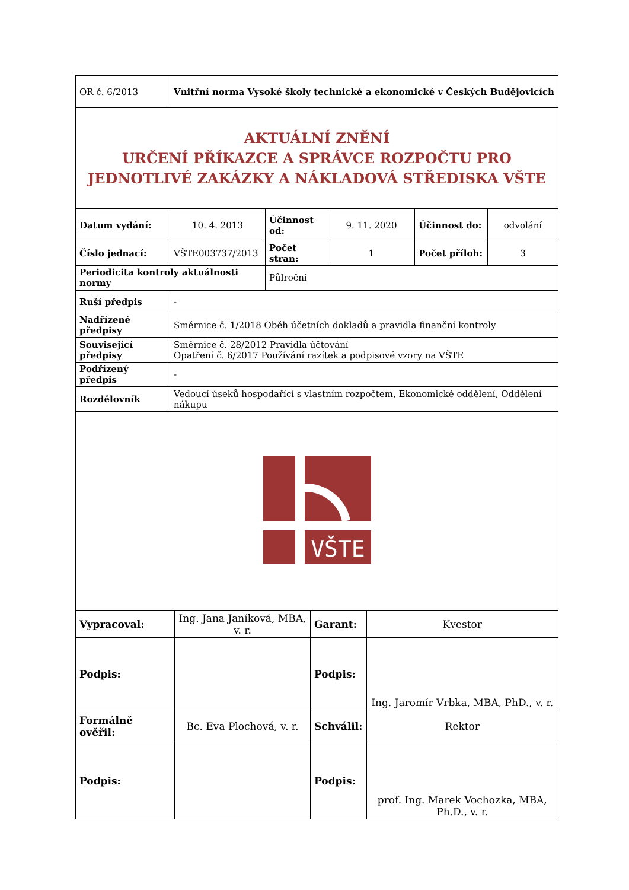| OR č. 6/2013 | Vnitřní norma Vysoké školy technické a ekonomické v Českých Budějovicích |
| AKTUÁLNÍ ZNĚNÍ URČENÍ PŘÍKAZCE A SPRÁVCE ROZPOČTU PRO JEDNOTLIVÉ ZAKÁZKY A NÁKLADOVÁ STŘEDISKA VŠTE | |
| Datum vydání: | 10. 4. 2013 | Účinnost od: | 9. 11. 2020 | Účinnost do: | odvolání |
| Číslo jednací: | VŠTE003737/2013 | Počet stran: | 1 | Počet příloh: | 3 |
| Periodicita kontroly aktuálnosti normy | | Půlroční | | | |
| Ruší předpis | - |
| Nadřízené předpisy | Směrnice č. 1/2018 Oběh účetních dokladů a pravidla finanční kontroly |
| Související předpisy | Směrnice č. 28/2012 Pravidla účtování Opatření č. 6/2017 Používání razítek a podpisové vzory na VŠTE |
| Podřízený předpis | - |
| Rozdělovník | Vedoucí úseků hospodařící s vlastním rozpočtem, Ekonomické oddělení, Oddělení nákupu |
| VŠTE | |
| Vypracoval: | Ing. Jana Janíková, MBA, v. r. | Garant: | Kvestor |
| Podpis: | | Podpis: | Ing. Jaromír Vrbka, MBA, PhD., v. r. |
| Formálně ověřil: | Bc. Eva Plochová, v. r. | Schválil: | Rektor |
| Podpis: | | Podpis: | prof. Ing. Marek Vochozka, MBA, Ph.D., v. r. |